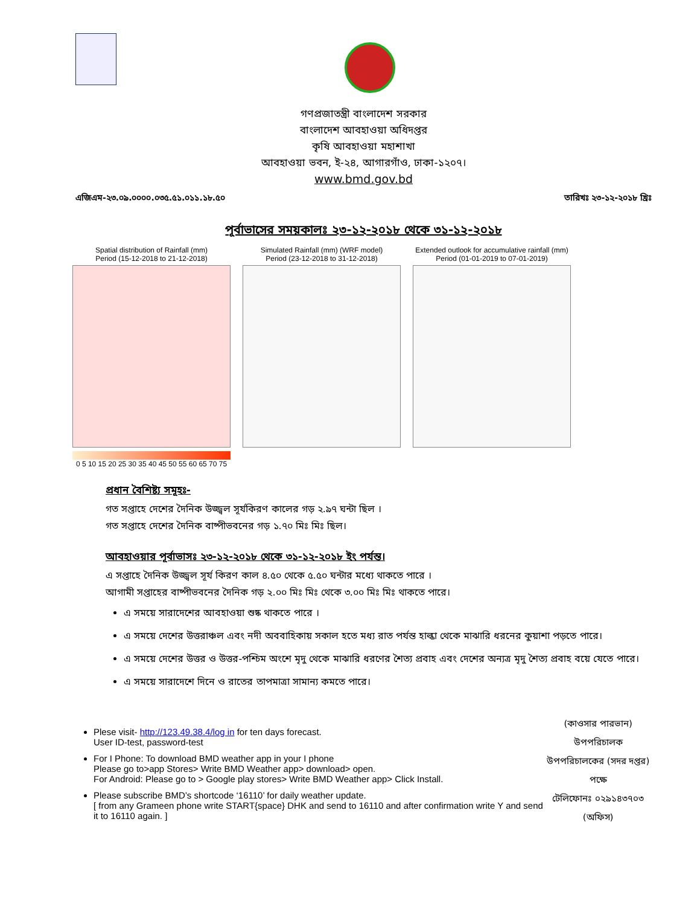গণপ্রজাতন্ত্রী বাংলাদেশ সরকার
বাংলাদেশ আবহাওয়া অধিদপ্তর
কৃষি আবহাওয়া মহাশাখা
আবহাওয়া ভবন, ই-২৪, আগারগাঁও, ঢাকা-১২০৭।
www.bmd.gov.bd
এজিএম-২৩.০৯.০০০০.০৩৫.৫১.০১১.১৮.৫০ তারিখঃ ২৩-১২-২০১৮ খ্রিঃ
পূর্বাভাসের সময়কালঃ ২৩-১২-২০১৮ থেকে ৩১-১২-২০১৮
Spatial distribution of Rainfall (mm)
Period (15-12-2018 to 21-12-2018)
0 5 10 15 20 25 30 35 40 45 50 55 60 65 70 75
Simulated Rainfall (mm) (WRF model)
Period (23-12-2018 to 31-12-2018)
Extended outlook for accumulative rainfall (mm)
Period (01-01-2019 to 07-01-2019)
প্রধান বৈশিষ্ট্য সমূহঃ-
গত সপ্তাহে দেশের দৈনিক উজ্জ্বল সূর্যকিরণ কালের গড় ২.৯৭ ঘন্টা ছিল ।
গত সপ্তাহে দেশের দৈনিক বাষ্পীভবনের গড় ১.৭০ মিঃ মিঃ ছিল।
আবহাওয়ার পূর্বাভাসঃ ২৩-১২-২০১৮ থেকে ৩১-১২-২০১৮ ইং পর্যন্ত।
এ সপ্তাহে দৈনিক উজ্জ্বল সূর্য কিরণ কাল ৪.৫০ থেকে ৫.৫০ ঘন্টার মধ্যে থাকতে পারে ।
আগামী সপ্তাহের বাষ্পীভবনের দৈনিক গড় ২.০০ মিঃ মিঃ থেকে ৩.০০ মিঃ মিঃ থাকতে পারে।
এ সময়ে সারাদেশের আবহাওয়া শুষ্ক থাকতে পারে ।
এ সময়ে দেশের উত্তরাঞ্চল এবং নদী অববাহিকায় সকাল হতে মধ্য রাত পর্যন্ত হাল্কা থেকে মাঝারি ধরনের কুয়াশা পড়তে পারে।
এ সময়ে দেশের উত্তর ও উত্তর-পশ্চিম অংশে মৃদু থেকে মাঝারি ধরণের শৈত্য প্রবাহ এবং দেশের অন্যত্র মৃদু শৈত্য প্রবাহ বয়ে যেতে পারে।
এ সময়ে সারাদেশে দিনে ও রাতের তাপমাত্রা সামান্য কমতে পারে।
Plese visit- http://123.49.38.4/log in for ten days forecast.
User ID-test, password-test
For I Phone: To download BMD weather app in your I phone
Please go to>app Stores> Write BMD Weather app> download> open.
For Android: Please go to > Google play stores> Write BMD Weather app> Click Install.
Please subscribe BMD’s shortcode ‘16110’ for daily weather update.
[ from any Grameen phone write START{space} DHK and send to 16110 and after confirmation write Y and send it to 16110 again. ]
(কাওসার পারভান)
উপপরিচালক
উপপরিচালকের (সদর দপ্তর) পক্ষে
টেলিফোনঃ ০২৯১৪৩৭০৩ (অফিস)